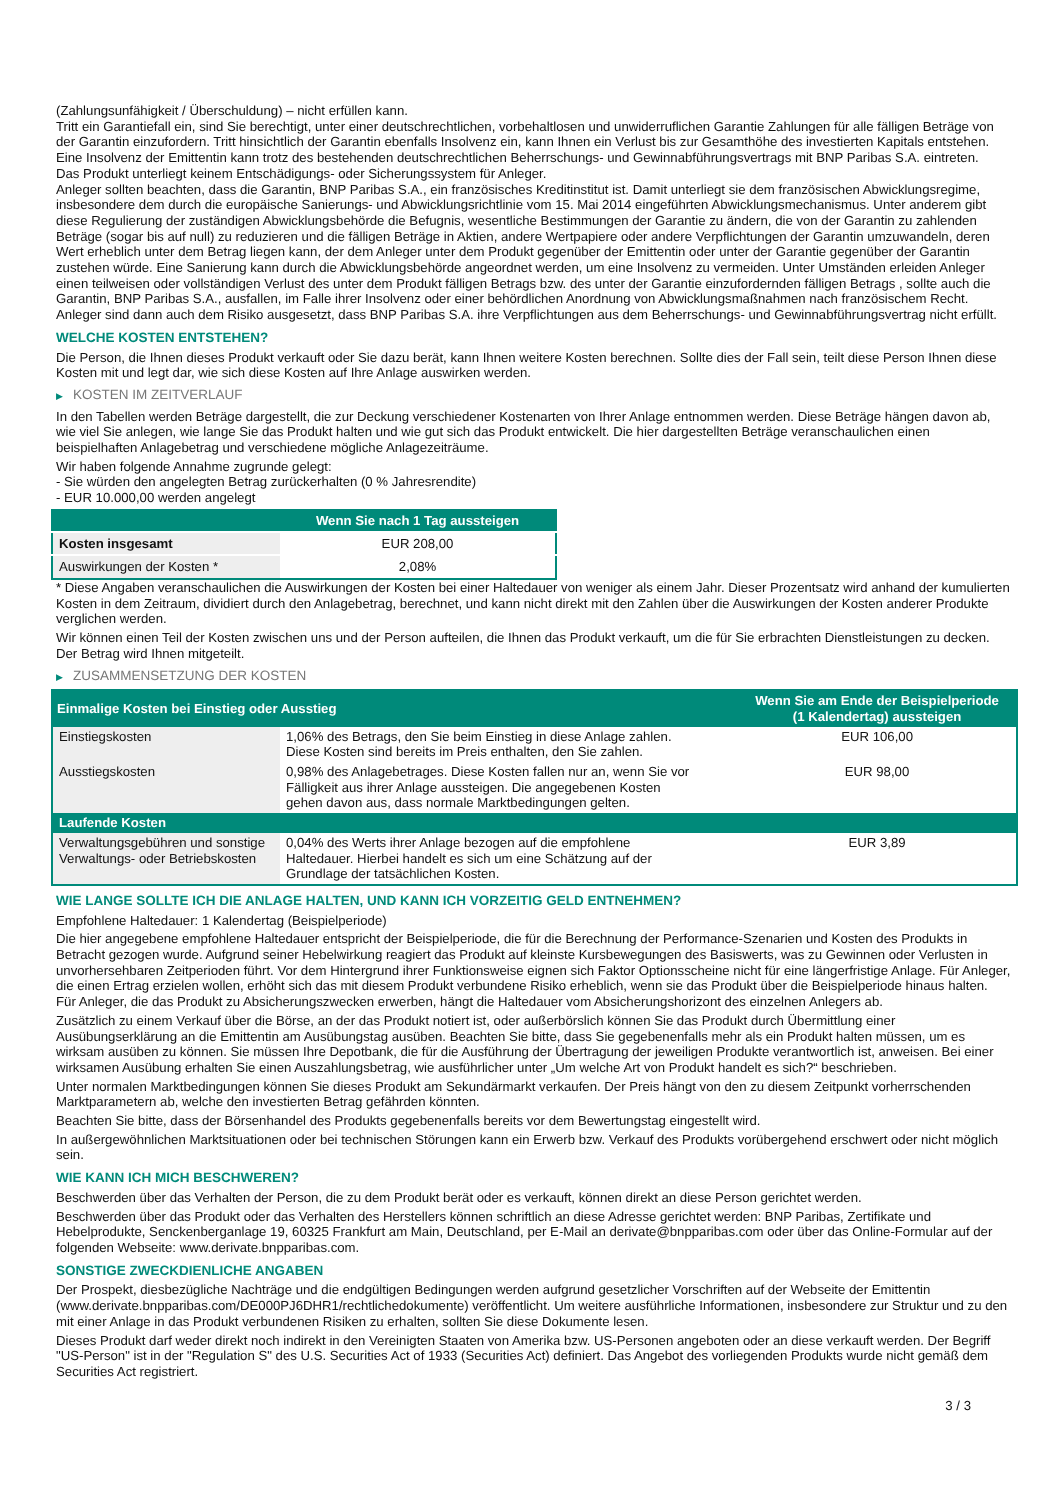(Zahlungsunfähigkeit / Überschuldung) – nicht erfüllen kann.
Tritt ein Garantiefall ein, sind Sie berechtigt, unter einer deutschrechtlichen, vorbehaltlosen und unwiderruflichen Garantie Zahlungen für alle fälligen Beträge von der Garantin einzufordern. Tritt hinsichtlich der Garantin ebenfalls Insolvenz ein, kann Ihnen ein Verlust bis zur Gesamthöhe des investierten Kapitals entstehen. Eine Insolvenz der Emittentin kann trotz des bestehenden deutschrechtlichen Beherrschungs- und Gewinnabführungsvertrags mit BNP Paribas S.A. eintreten.
Das Produkt unterliegt keinem Entschädigungs- oder Sicherungssystem für Anleger.
Anleger sollten beachten, dass die Garantin, BNP Paribas S.A., ein französisches Kreditinstitut ist. Damit unterliegt sie dem französischen Abwicklungsregime, insbesondere dem durch die europäische Sanierungs- und Abwicklungsrichtlinie vom 15. Mai 2014 eingeführten Abwicklungsmechanismus. Unter anderem gibt diese Regulierung der zuständigen Abwicklungsbehörde die Befugnis, wesentliche Bestimmungen der Garantie zu ändern, die von der Garantin zu zahlenden Beträge (sogar bis auf null) zu reduzieren und die fälligen Beträge in Aktien, andere Wertpapiere oder andere Verpflichtungen der Garantin umzuwandeln, deren Wert erheblich unter dem Betrag liegen kann, der dem Anleger unter dem Produkt gegenüber der Emittentin oder unter der Garantie gegenüber der Garantin zustehen würde. Eine Sanierung kann durch die Abwicklungsbehörde angeordnet werden, um eine Insolvenz zu vermeiden. Unter Umständen erleiden Anleger einen teilweisen oder vollständigen Verlust des unter dem Produkt fälligen Betrags bzw. des unter der Garantie einzufordernden fälligen Betrags , sollte auch die Garantin, BNP Paribas S.A., ausfallen, im Falle ihrer Insolvenz oder einer behördlichen Anordnung von Abwicklungsmaßnahmen nach französischem Recht. Anleger sind dann auch dem Risiko ausgesetzt, dass BNP Paribas S.A. ihre Verpflichtungen aus dem Beherrschungs- und Gewinnabführungsvertrag nicht erfüllt.
WELCHE KOSTEN ENTSTEHEN?
Die Person, die Ihnen dieses Produkt verkauft oder Sie dazu berät, kann Ihnen weitere Kosten berechnen. Sollte dies der Fall sein, teilt diese Person Ihnen diese Kosten mit und legt dar, wie sich diese Kosten auf Ihre Anlage auswirken werden.
▶ KOSTEN IM ZEITVERLAUF
In den Tabellen werden Beträge dargestellt, die zur Deckung verschiedener Kostenarten von Ihrer Anlage entnommen werden. Diese Beträge hängen davon ab, wie viel Sie anlegen, wie lange Sie das Produkt halten und wie gut sich das Produkt entwickelt. Die hier dargestellten Beträge veranschaulichen einen beispielhaften Anlagebetrag und verschiedene mögliche Anlagezeiträume.
Wir haben folgende Annahme zugrunde gelegt:
- Sie würden den angelegten Betrag zurückerhalten (0 % Jahresrendite)
- EUR 10.000,00 werden angelegt
| | Wenn Sie nach 1 Tag aussteigen |
| --- | --- |
| Kosten insgesamt | EUR 208,00 |
| Auswirkungen der Kosten * | 2,08% |
* Diese Angaben veranschaulichen die Auswirkungen der Kosten bei einer Haltedauer von weniger als einem Jahr. Dieser Prozentsatz wird anhand der kumulierten Kosten in dem Zeitraum, dividiert durch den Anlagebetrag, berechnet, und kann nicht direkt mit den Zahlen über die Auswirkungen der Kosten anderer Produkte verglichen werden.
Wir können einen Teil der Kosten zwischen uns und der Person aufteilen, die Ihnen das Produkt verkauft, um die für Sie erbrachten Dienstleistungen zu decken. Der Betrag wird Ihnen mitgeteilt.
▶ ZUSAMMENSETZUNG DER KOSTEN
| Einmalige Kosten bei Einstieg oder Ausstieg | | Wenn Sie am Ende der Beispielperiode (1 Kalendertag) aussteigen |
| --- | --- | --- |
| Einstiegskosten | 1,06% des Betrags, den Sie beim Einstieg in diese Anlage zahlen. Diese Kosten sind bereits im Preis enthalten, den Sie zahlen. | EUR 106,00 |
| Ausstiegskosten | 0,98% des Anlagebetrages. Diese Kosten fallen nur an, wenn Sie vor Fälligkeit aus ihrer Anlage aussteigen. Die angegebenen Kosten gehen davon aus, dass normale Marktbedingungen gelten. | EUR 98,00 |
| Laufende Kosten | | |
| Verwaltungsgebühren und sonstige Verwaltungs- oder Betriebskosten | 0,04% des Werts ihrer Anlage bezogen auf die empfohlene Haltedauer. Hierbei handelt es sich um eine Schätzung auf der Grundlage der tatsächlichen Kosten. | EUR 3,89 |
WIE LANGE SOLLTE ICH DIE ANLAGE HALTEN, UND KANN ICH VORZEITIG GELD ENTNEHMEN?
Empfohlene Haltedauer: 1 Kalendertag (Beispielperiode)
Die hier angegebene empfohlene Haltedauer entspricht der Beispielperiode, die für die Berechnung der Performance-Szenarien und Kosten des Produkts in Betracht gezogen wurde. Aufgrund seiner Hebelwirkung reagiert das Produkt auf kleinste Kursbewegungen des Basiswerts, was zu Gewinnen oder Verlusten in unvorhersehbaren Zeitperioden führt. Vor dem Hintergrund ihrer Funktionsweise eignen sich Faktor Optionsscheine nicht für eine längerfristige Anlage. Für Anleger, die einen Ertrag erzielen wollen, erhöht sich das mit diesem Produkt verbundene Risiko erheblich, wenn sie das Produkt über die Beispielperiode hinaus halten. Für Anleger, die das Produkt zu Absicherungszwecken erwerben, hängt die Haltedauer vom Absicherungshorizont des einzelnen Anlegers ab.
Zusätzlich zu einem Verkauf über die Börse, an der das Produkt notiert ist, oder außerbörslich können Sie das Produkt durch Übermittlung einer Ausübungserklärung an die Emittentin am Ausübungstag ausüben. Beachten Sie bitte, dass Sie gegebenenfalls mehr als ein Produkt halten müssen, um es wirksam ausüben zu können. Sie müssen Ihre Depotbank, die für die Ausführung der Übertragung der jeweiligen Produkte verantwortlich ist, anweisen. Bei einer wirksamen Ausübung erhalten Sie einen Auszahlungsbetrag, wie ausführlicher unter „Um welche Art von Produkt handelt es sich?“ beschrieben.
Unter normalen Marktbedingungen können Sie dieses Produkt am Sekundärmarkt verkaufen. Der Preis hängt von den zu diesem Zeitpunkt vorherrschenden Marktparametern ab, welche den investierten Betrag gefährden könnten.
Beachten Sie bitte, dass der Börsenhandel des Produkts gegebenenfalls bereits vor dem Bewertungstag eingestellt wird.
In außergewöhnlichen Marktsituationen oder bei technischen Störungen kann ein Erwerb bzw. Verkauf des Produkts vorübergehend erschwert oder nicht möglich sein.
WIE KANN ICH MICH BESCHWEREN?
Beschwerden über das Verhalten der Person, die zu dem Produkt berät oder es verkauft, können direkt an diese Person gerichtet werden.
Beschwerden über das Produkt oder das Verhalten des Herstellers können schriftlich an diese Adresse gerichtet werden: BNP Paribas, Zertifikate und Hebelprodukte, Senckenberganlage 19, 60325 Frankfurt am Main, Deutschland, per E-Mail an derivate@bnpparibas.com oder über das Online-Formular auf der folgenden Webseite: www.derivate.bnpparibas.com.
SONSTIGE ZWECKDIENLICHE ANGABEN
Der Prospekt, diesbezügliche Nachträge und die endgültigen Bedingungen werden aufgrund gesetzlicher Vorschriften auf der Webseite der Emittentin (www.derivate.bnpparibas.com/DE000PJ6DHR1/rechtlichedokumente) veröffentlicht. Um weitere ausführliche Informationen, insbesondere zur Struktur und zu den mit einer Anlage in das Produkt verbundenen Risiken zu erhalten, sollten Sie diese Dokumente lesen.
Dieses Produkt darf weder direkt noch indirekt in den Vereinigten Staaten von Amerika bzw. US-Personen angeboten oder an diese verkauft werden. Der Begriff "US-Person" ist in der "Regulation S" des U.S. Securities Act of 1933 (Securities Act) definiert. Das Angebot des vorliegenden Produkts wurde nicht gemäß dem Securities Act registriert.
3 / 3